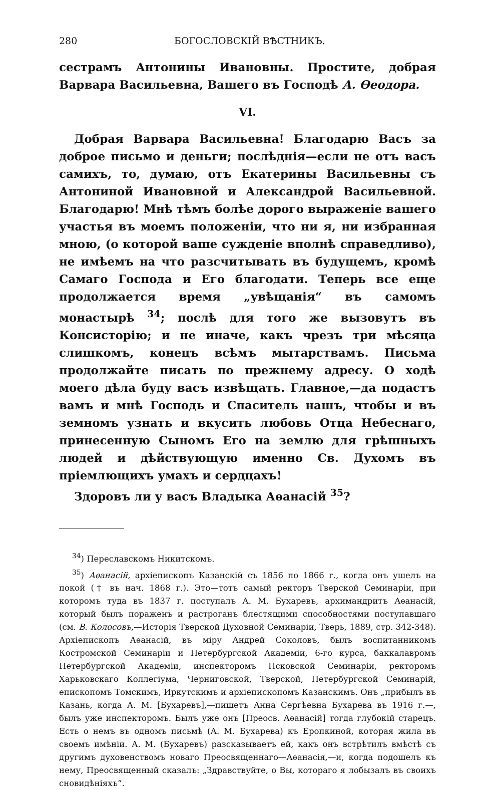280 БОГОСЛОВСКІЙ ВѢСТНИКЪ.
сестрамъ Антонины Ивановны. Простите, добрая Варвара Васильевна, Вашего въ Господѣ А. Өеодора.
VI.
Добрая Варвара Васильевна! Благодарю Васъ за доброе письмо и деньги; послѣднія—если не отъ васъ самихъ, то, думаю, отъ Екатерины Васильевны съ Антониной Ивановной и Александрой Васильевной. Благодарю! Мнѣ тѣмъ болѣе дорого выраженіе вашего участья въ моемъ положеніи, что ни я, ни избранная мною, (о которой ваше сужденіе вполнѣ справедливо), не имѣемъ на что разсчитывать въ будущемъ, кромѣ Самаго Господа и Его благодати. Теперь все еще продолжается время „увѣщанія“ въ самомъ монастырѣ <sup>34</sup>; послѣ для того же вызовутъ въ Консисторію; и не иначе, какъ чрезъ три мѣсяца слишкомъ, конецъ всѣмъ мытарствамъ. Письма продолжайте писать по прежнему адресу. О ходѣ моего дѣла буду васъ извѣщать. Главное,—да подастъ вамъ и мнѣ Господь и Спаситель нашъ, чтобы и въ земномъ узнать и вкусить любовь Отца Небеснаго, принесенную Сыномъ Его на землю для грѣшныхъ людей и дѣйствующую именно Св. Духомъ въ пріемлющихъ умахъ и сердцахъ!
Здоровъ ли у васъ Владыка Аѳанасій <sup>35</sup>?
<sup>34</sup>) Переславскомъ Никитскомъ.
<sup>35</sup>) Аѳанасій, архіепископъ Казанскій съ 1856 по 1866 г., когда онъ ушелъ на покой († въ нач. 1868 г.). Это—тотъ самый ректоръ Тверской Семинаріи, при которомъ туда въ 1837 г. поступалъ А. М. Бухаревъ, архимандритъ Аѳанасій, который былъ пораженъ и растроганъ блестящими способностями поступавшаго (см. В. Колосовъ,—Исторія Тверской Духовной Семинаріи, Тверь, 1889, стр. 342-348). Архіепископъ Аѳанасій, въ міру Андрей Соколовъ, былъ воспитанникомъ Костромской Семинаріи и Петербургской Академіи, 6-го курса, баккалавромъ Петербургской Академіи, инспекторомъ Псковской Семинаріи, ректоромъ Харьковскаго Коллегіума, Черниговской, Тверской, Петербургской Семинарій, епископомъ Томскимъ, Иркутскимъ и архіепископомъ Казанскимъ. Онъ „прибылъ въ Казань, когда А. М. [Бухаревъ],—пишетъ Анна Сергѣевна Бухарева въ 1916 г.—, былъ уже инспекторомъ. Былъ уже онъ [Преосв. Аѳанасій] тогда глубокій старецъ. Есть о немъ въ одномъ письмѣ (А. М. Бухарева) къ Еропкиной, которая жила въ своемъ имѣніи. А. М. (Бухаревъ) разсказываетъ ей, какъ онъ встрѣтилъ вмѣстѣ съ другимъ духовенствомъ новаго Преосвященнаго—Аѳанасія,—и, когда подошелъ къ нему, Преосвященный сказалъ: „Здравствуйте, о Вы, котораго я лобызалъ въ своихъ сновидѣніяхъ“.